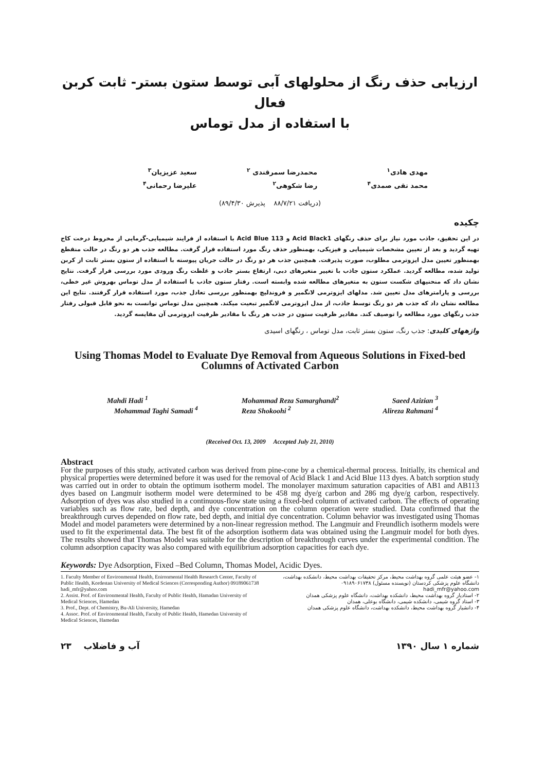ارزیابی حذف رنگ از محلولهای آبی توسط ستون بستر- ثابت کربن فعال
با استفاده از مدل توماس
مهدی هادی<sup>۱</sup>
محمد تقی صمدی<sup>۴</sup>
محمدرضا سمرقندی <sup>۲</sup>
رضا شکوهی<sup>۲</sup>
سعید عزیزیان<sup>۳</sup>
علیرضا رحمانی<sup>۴</sup>
(دریافت ۸۸/۷/۲۱ پذیرش ۸۹/۴/۳۰)
چکیده
در این تحقیق، جاذب مورد نیاز برای حذف رنگهای Acid Black1 و Acid Blue 113 با استفاده از فرایند شیمیایی-گرمایی از مخروط درخت کاج تهیه گردید و بعد از تعیین مشخصات شیمیایی و فیزیکی، بهمنظور حذف رنگ مورد استفاده قرار گرفت. مطالعه جذب هر دو رنگ در حالت منقطع بهمنظور تعیین مدل ایزوترمی مطلوب، صورت پذیرفت. همچنین جذب هر دو رنگ در حالت جریان پیوسته با استفاده از ستون بستر ثابت از کربن تولید شده، مطالعه گردید. عملکرد ستون جاذب با تغییر متغیرهای دبی، ارتفاع بستر جاذب و غلظت رنگ ورودی مورد بررسی قرار گرفت. نتایج نشان داد که منحنیهای شکست ستون به متغیرهای مطالعه شده وابسته است. رفتار ستون جاذب با استفاده از مدل توماس بهروش غیر خطی، بررسی و پارامترهای مدل تعیین شد. مدلهای ایزوترمی لانگمیر و فروندلیچ بهمنظور بررسی تعادل جذب، مورد استفاده قرار گرفتند. نتایج این مطالعه نشان داد که جذب هر دو رنگ توسط جاذب، از مدل ایزوترمی لانگمیر تبعیت میکند. همچنین مدل توماس توانست به نحو قابل قبولی رفتار جذب رنگهای مورد مطالعه را توصیف کند. مقادیر ظرفیت ستون در جذب هر رنگ با مقادیر ظرفیت ایزوترمی آن مقایسه گردید.
واژههای کلیدی: جذب رنگ، ستون بستر ثابت، مدل توماس ، رنگهای اسیدی
Using Thomas Model to Evaluate Dye Removal from Aqueous Solutions in Fixed-bed Columns of Activated Carbon
Mahdi Hadi <sup>1</sup>
Mohammad Taghi Samadi <sup>4</sup>
Mohammad Reza Samarghandi<sup>2</sup>
Reza Shokoohi <sup>2</sup>
Saeed Azizian <sup>3</sup>
Alireza Rahmani <sup>4</sup>
(Received Oct. 13, 2009 Accepted July 21, 2010)
Abstract
For the purposes of this study, activated carbon was derived from pine-cone by a chemical-thermal process. Initially, its chemical and physical properties were determined before it was used for the removal of Acid Black 1 and Acid Blue 113 dyes. A batch sorption study was carried out in order to obtain the optimum isotherm model. The monolayer maximum saturation capacities of AB1 and AB113 dyes based on Langmuir isotherm model were determined to be 458 mg dye/g carbon and 286 mg dye/g carbon, respectively. Adsorption of dyes was also studied in a continuous-flow state using a fixed-bed column of activated carbon. The effects of operating variables such as flow rate, bed depth, and dye concentration on the column operation were studied. Data confirmed that the breakthrough curves depended on flow rate, bed depth, and initial dye concentration. Column behavior was investigated using Thomas Model and model parameters were determined by a non-linear regression method. The Langmuir and Freundlich isotherm models were used to fit the experimental data. The best fit of the adsorption isotherm data was obtained using the Langmuir model for both dyes. The results showed that Thomas Model was suitable for the description of breakthrough curves under the experimental condition. The column adsorption capacity was also compared with equilibrium adsorption capacities for each dye.
Keywords: Dye Adsorption, Fixed –Bed Column, Thomas Model, Acidic Dyes.
1. Faculty Member of Environmental Health, Enironmental Health Research Center, Faculty of Public Health, Kordestan University of Medical Sciences (Corresponding Author) 09189061738 hadi_mfr@yahoo.com
2. Assist. Prof. of Environmental Health, Faculty of Public Health, Hamadan University of Medical Sciences, Hamedan
3. Prof., Dept. of Chemistry, Bu-Ali University, Hamedan
4. Assoc. Prof. of Environmental Health, Faculty of Public Health, Hamedan University of Medical Sciences, Hamedan
۱- عضو هیئت علمی گروه بهداشت محیط، مرکز تحقیقات بهداشت محیط، دانشکده بهداشت، دانشگاه علوم پزشکی کردستان (نویسنده مسئول) ۰۹۱۸۹۰۶۱۷۳۸
hadi_mfr@yahoo.com
۲- استادیار گروه بهداشت محیط، دانشکده بهداشت، دانشگاه علوم پزشکی همدان
۳- استاد گروه شیمی، دانشکده شیمی، دانشگاه بوعلی، همدان
۴- دانشیار گروه بهداشت محیط، دانشکده بهداشت، دانشگاه علوم پزشکی همدان
۲۳ آب و فاضلاب شماره ۱ سال ۱۳۹۰